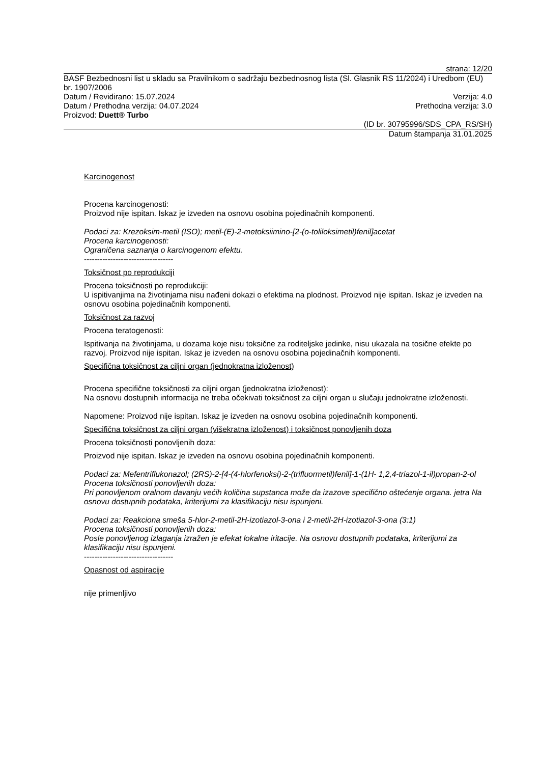strana: 12/20
BASF Bezbednosni list u skladu sa Pravilnikom o sadržaju bezbednosnog lista (Sl. Glasnik RS 11/2024) i Uredbom (EU) br. 1907/2006
Datum / Revidirano: 15.07.2024 Verzija: 4.0
Datum / Prethodna verzija: 04.07.2024 Prethodna verzija: 3.0
Proizvod: Duett® Turbo
(ID br. 30795996/SDS_CPA_RS/SH)
Datum štampanja 31.01.2025
Karcinogenost
Procena karcinogenosti:
Proizvod nije ispitan. Iskaz je izveden na osnovu osobina pojedinačnih komponenti.
Podaci za: Krezoksim-metil (ISO); metil-(E)-2-metoksiimino-[2-(o-toliloksimetil)fenil]acetat
Procena karcinogenosti:
Ograničena saznanja o karcinogenom efektu.
----------------------------------
Toksičnost po reprodukciji
Procena toksičnosti po reprodukciji:
U ispitivanjima na životinjama nisu nađeni dokazi o efektima na plodnost. Proizvod nije ispitan. Iskaz je izveden na osnovu osobina pojedinačnih komponenti.
Toksičnost za razvoj
Procena teratogenosti:
Ispitivanja na životinjama, u dozama koje nisu toksične za roditeljske jedinke, nisu ukazala na tosične efekte po razvoj. Proizvod nije ispitan. Iskaz je izveden na osnovu osobina pojedinačnih komponenti.
Specifična toksičnost za ciljni organ (jednokratna izloženost)
Procena specifične toksičnosti za ciljni organ (jednokratna izloženost):
Na osnovu dostupnih informacija ne treba očekivati toksičnost za ciljni organ u slučaju jednokratne izloženosti.
Napomene: Proizvod nije ispitan. Iskaz je izveden na osnovu osobina pojedinačnih komponenti.
Specifična toksičnost za ciljni organ (višekratna izloženost) i toksičnost ponovljenih doza
Procena toksičnosti ponovljenih doza:
Proizvod nije ispitan. Iskaz je izveden na osnovu osobina pojedinačnih komponenti.
Podaci za: Mefentriflukonazol; (2RS)-2-[4-(4-hlorfenoksi)-2-(trifluormetil)fenil]-1-(1H- 1,2,4-triazol-1-il)propan-2-ol
Procena toksičnosti ponovljenih doza:
Pri ponovljenom oralnom davanju većih količina supstanca može da izazove specifično oštećenje organa. jetra Na osnovu dostupnih podataka, kriterijumi za klasifikaciju nisu ispunjeni.
Podaci za: Reakciona smeša 5-hlor-2-metil-2H-izotiazol-3-ona i 2-metil-2H-izotiazol-3-ona (3:1)
Procena toksičnosti ponovljenih doza:
Posle ponovljenog izlaganja izražen je efekat lokalne iritacije. Na osnovu dostupnih podataka, kriterijumi za klasifikaciju nisu ispunjeni.
----------------------------------
Opasnost od aspiracije
nije primenljivo